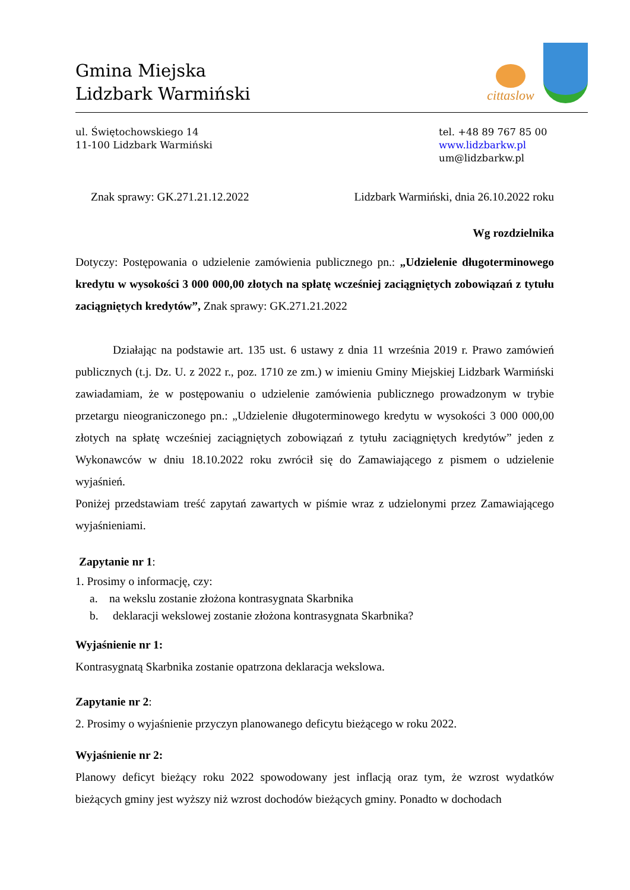Gmina Miejska
Lidzbark Warmiński
cittaslow
ul. Świętochowskiego 14
11-100 Lidzbark Warmiński
tel. +48 89 767 85 00
www.lidzbarkw.pl
um@lidzbarkw.pl
Znak sprawy: GK.271.21.12.2022 Lidzbark Warmiński, dnia 26.10.2022 roku
Wg rozdzielnika
Dotyczy: Postępowania o udzielenie zamówienia publicznego pn.: „Udzielenie długoterminowego kredytu w wysokości 3 000 000,00 złotych na spłatę wcześniej zaciągniętych zobowiązań z tytułu zaciągniętych kredytów”, Znak sprawy: GK.271.21.2022
Działając na podstawie art. 135 ust. 6 ustawy z dnia 11 września 2019 r. Prawo zamówień publicznych (t.j. Dz. U. z 2022 r., poz. 1710 ze zm.) w imieniu Gminy Miejskiej Lidzbark Warmiński zawiadamiam, że w postępowaniu o udzielenie zamówienia publicznego prowadzonym w trybie przetargu nieograniczonego pn.: „Udzielenie długoterminowego kredytu w wysokości 3 000 000,00 złotych na spłatę wcześniej zaciągniętych zobowiązań z tytułu zaciągniętych kredytów” jeden z Wykonawców w dniu 18.10.2022 roku zwrócił się do Zamawiającego z pismem o udzielenie wyjaśnień.
Poniżej przedstawiam treść zapytań zawartych w piśmie wraz z udzielonymi przez Zamawiającego wyjaśnieniami.
Zapytanie nr 1:
1. Prosimy o informację, czy:
a. na wekslu zostanie złożona kontrasygnata Skarbnika
b. deklaracji wekslowej zostanie złożona kontrasygnata Skarbnika?
Wyjaśnienie nr 1:
Kontrasygnatą Skarbnika zostanie opatrzona deklaracja wekslowa.
Zapytanie nr 2:
2. Prosimy o wyjaśnienie przyczyn planowanego deficytu bieżącego w roku 2022.
Wyjaśnienie nr 2:
Planowy deficyt bieżący roku 2022 spowodowany jest inflacją oraz tym, że wzrost wydatków bieżących gminy jest wyższy niż wzrost dochodów bieżących gminy. Ponadto w dochodach